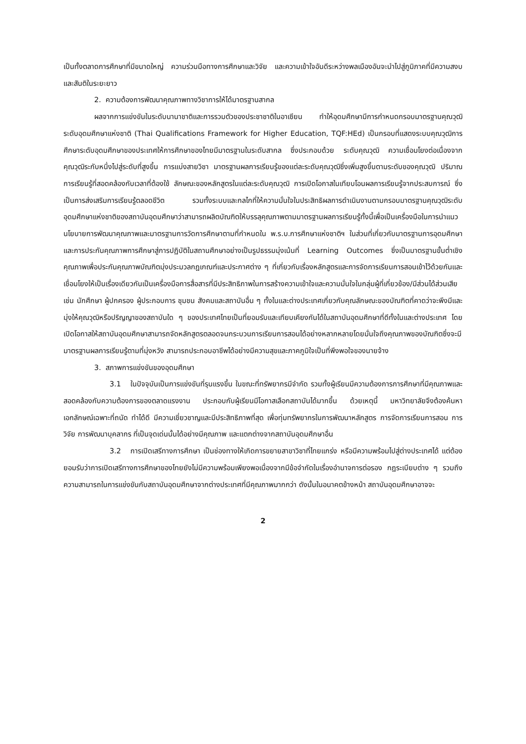เป็นทั้งตลาดการศึกษาที่มีขนาดใหญ่ ความร่วมมือทางการศึกษาและวิจัย และความเข้าใจอันดีระหว่างพลเมืองอันจะนำไปสู่ภูมิภาคที่มีความสงบและสันติในระยะยาว
2. ความต้องการพัฒนาคุณภาพทางวิชาการให้ได้มาตรฐานสากล
ผลจากการแข่งขันในระดับนานาชาติและการรวมตัวของประชาชาติในอาเซียน ทำให้อุดมศึกษามีการกำหนดกรอบมาตรฐานคุณวุฒิระดับอุดมศึกษาแห่งชาติ (Thai Qualifications Framework for Higher Education, TQF:HEd) เป็นกรอบที่แสดงระบบคุณวุฒิการศึกษาระดับอุดมศึกษาของประเทศให้การศึกษาของไทยมีมาตรฐานในระดับสากล ซึ่งประกอบด้วย ระดับคุณวุฒิ ความเชื่อมโยงต่อเนื่องจากคุณวุฒิระกับหนึ่งไปสู่ระดับที่สูงขึ้น การแบ่งสายวิชา มาตรฐานผลการเรียนรู้ของแต่ละระดับคุณวุฒิซึ่งเพิ่มสูงขึ้นตามระดับของคุณวุฒิ ปริมาณการเรียนรู้ที่สอดคล้องกับเวลาที่ต้องใช้ ลักษณะของหลักสูตรในแต่ละระดับคุณวุฒิ การเปิดโอกาสในเทียบโอนผลการเรียนรู้จากประสบการณ์ ซึ่งเป็นการส่งเสริมการเรียนรู้ตลอดชีวิต รวมทั้งระบบและกลไกที่ให้ความมั่นใจในประสิทธิผลการดำเนินงานตามกรอบมาตรฐานคุณวุฒิระดับอุดมศึกษาแห่งชาติของสถาบันอุดมศึกษาว่าสามารถผลิตบัณฑิตให้บรรลุคุณภาพตามมาตรฐานผลการเรียนรู้ทั้งนี้เพื่อเป็นเครื่องมือในการนำแนวนโยบายการพัฒนาคุณภาพและมาตรฐานการวัดการศึกษาตามที่กำหนดใน พ.ร.บ.การศึกษาแห่งชาติฯ ในส่วนที่เกี่ยวกับมาตรฐานการอุดมศึกษาและการประกันคุณภาพการศึกษาสู่การปฏิบัติในสถานศึกษาอย่างเป็นรูปธรรมมุ่งเน้นที่ Learning Outcomes ซึ่งเป็นมาตรฐานขั้นต่ำเชิงคุณภาพเพื่อประกันคุณภาพบัณฑิตมุ่งประมวลกฎเกณฑ์และประกาศต่าง ๆ ที่เกี่ยวกับเรื่องหลักสูตรและการจัดการเรียนการสอนเข้าไว้ด้วยกันและเชื่อมโยงให้เป็นเรื่องเดียวกันเป็นเครื่องมือการสื่อสารที่มีประสิทธิภาพในการสร้างความเข้าใจและความมั่นใจในกลุ่มผู้ที่เกี่ยวข้อง/มีส่วนได้ส่วนเสีย เช่น นักศึกษา ผู้ปกครอง ผู้ประกอบการ ชุมชน สังคมและสถาบันอื่น ๆ ทั้งในและต่างประเทศเกี่ยวกับคุณลักษณะของบัณฑิตที่คาดว่าจะพึงมีและมุ่งให้คุณวุฒิหรือปริญญาของสถาบันใด ๆ ของประเทศไทยเป็นที่ยอมรับและเทียบเคียงกันได้ในสถาบันอุดมศึกษาที่ดีทั้งในและต่างประเทศ โดยเปิดโอกาสให้สถาบันอุดมศึกษาสามารถจัดหลักสูตรตลอดจนกระบวนการเรียนการสอนได้อย่างหลากหลายโดยมั่นใจถึงคุณภาพของบัณฑิตซึ่งจะมีมาตรฐานผลการเรียนรู้ตามที่มุ่งหวัง สามารถประกอบอาชีพได้อย่างมีความสุขและภาคภูมิใจเป็นที่พึงพอใจของนายจ้าง
3. สภาพการแข่งขันของอุดมศึกษา
3.1 ในปัจจุบันเป็นการแข่งขันที่รุนแรงขึ้น ในขณะที่ทรัพยากรมีจำกัด รวมทั้งผู้เรียนมีความต้องการการศึกษาที่มีคุณภาพและสอดคล้องกับความต้องการของตลาดแรงงาน ประกอบกับผู้เรียนมีโอกาสเลือกสถาบันได้มากขึ้น ด้วยเหตุนี้ มหาวิทยาลัยจึงต้องค้นหา เอกลักษณ์เฉพาะที่ถนัด ทำได้ดี มีความเชี่ยวชาญและมีประสิทธิภาพที่สุด เพื่อทุ่มทรัพยากรในการพัฒนาหลักสูตร การจัดการเรียนการสอน การวิจัย การพัฒนาบุคลากร ที่เป็นจุดเด่นนั้นได้อย่างมีคุณภาพ และแตกต่างจากสถาบันอุดมศึกษาอื่น
3.2 การเปิดเสรีทางการศึกษา เป็นช่องทางให้เกิดการขยายสาขาวิชาที่ไทยแกร่ง หรือมีความพร้อมไปสู่ต่างประเทศได้ แต่ต้องยอมรับว่าการเปิดเสรีทางการศึกษาของไทยยังไม่มีความพร้อมเพียงพอเนื่องจากมีข้อจำกัดในเรื่องอำนาจการต่อรอง กฎระเบียบต่าง ๆ รวมถึงความสามารถในการแข่งขันกับสถาบันอุดมศึกษาจากต่างประเทศที่มีคุณภาพมากกว่า ดังนั้นในอนาคตข้างหน้า สถาบันอุดมศึกษาอาจจะ
2